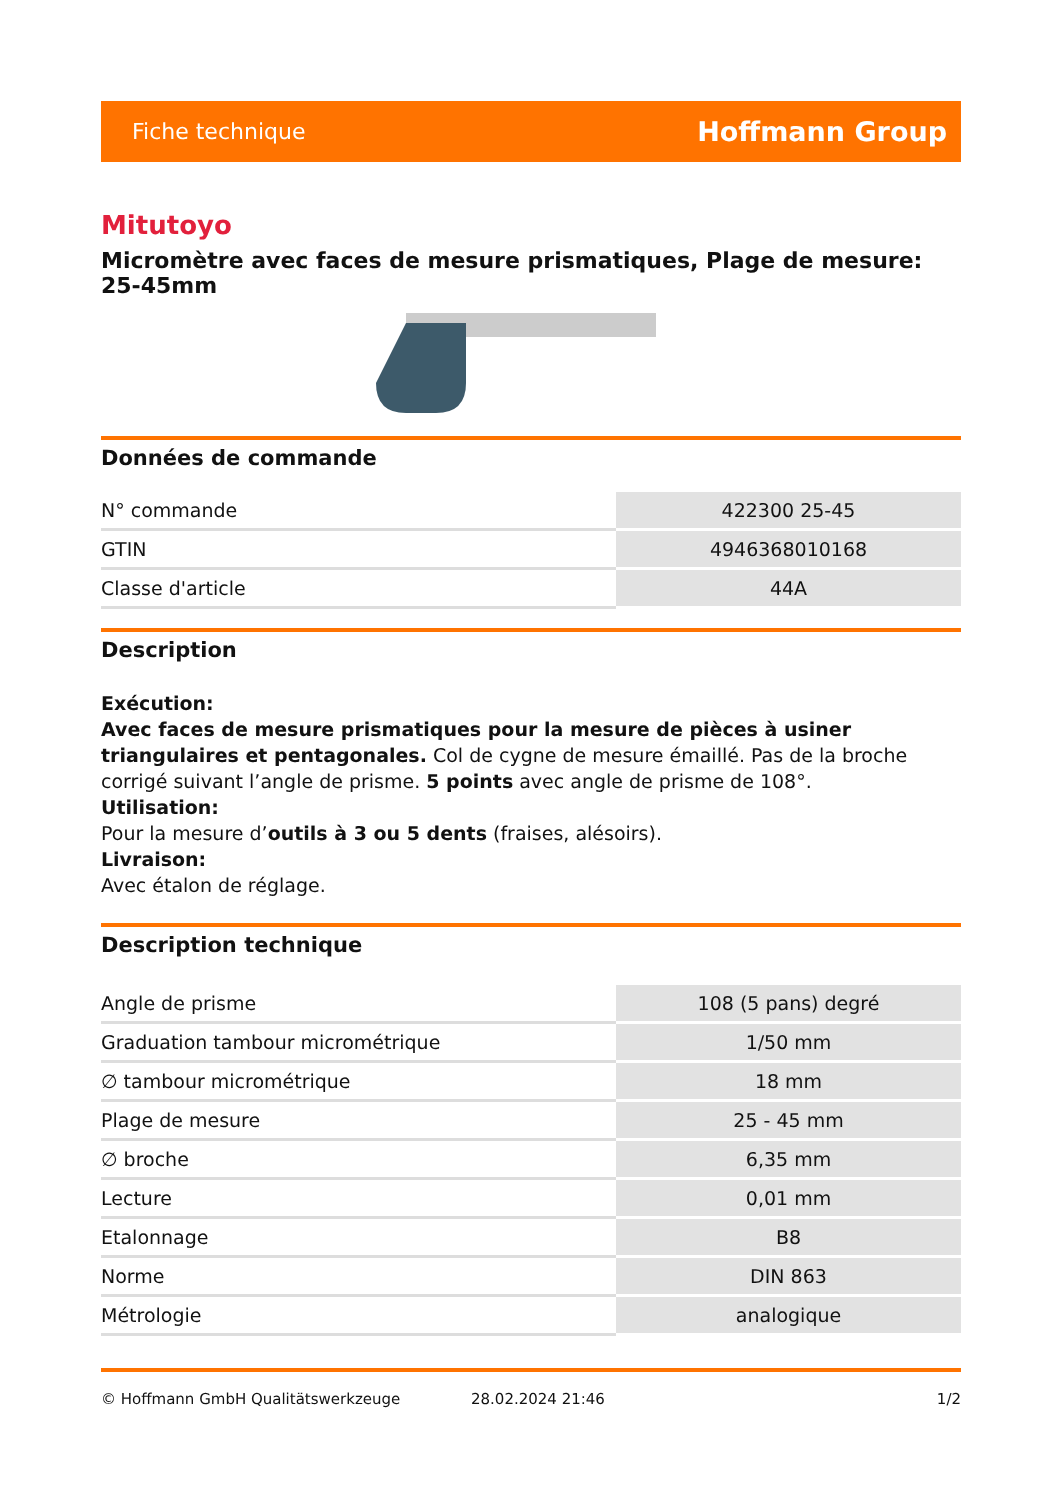Fiche technique Hoffmann Group
Mitutoyo
Micromètre avec faces de mesure prismatiques, Plage de mesure: 25-45mm
Données de commande
| N° commande | 422300 25-45 |
| GTIN | 4946368010168 |
| Classe d'article | 44A |
Description
Exécution:
Avec faces de mesure prismatiques pour la mesure de pièces à usiner triangulaires et pentagonales. Col de cygne de mesure émaillé. Pas de la broche corrigé suivant l’angle de prisme. 5 points avec angle de prisme de 108°.
Utilisation:
Pour la mesure d’outils à 3 ou 5 dents (fraises, alésoirs).
Livraison:
Avec étalon de réglage.
Description technique
| Angle de prisme | 108 (5 pans) degré |
| Graduation tambour micrométrique | 1/50 mm |
| ∅ tambour micrométrique | 18 mm |
| Plage de mesure | 25 - 45 mm |
| ∅ broche | 6,35 mm |
| Lecture | 0,01 mm |
| Etalonnage | B8 |
| Norme | DIN 863 |
| Métrologie | analogique |
© Hoffmann GmbH Qualitätswerkzeuge 28.02.2024 21:46 1/2